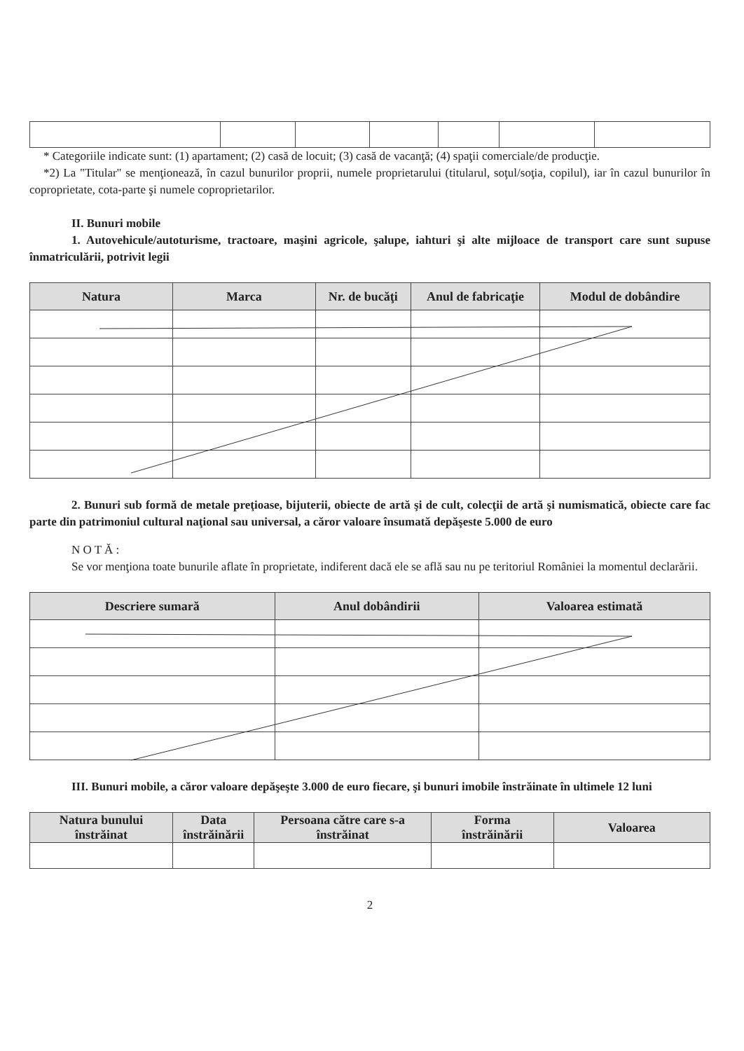* Categoriile indicate sunt: (1) apartament; (2) casă de locuit; (3) casă de vacanţă; (4) spaţii comerciale/de producţie.
*2) La "Titular" se menţionează, în cazul bunurilor proprii, numele proprietarului (titularul, soţul/soţia, copilul), iar în cazul bunurilor în coproprietate, cota-parte şi numele coproprietarilor.
II. Bunuri mobile
1. Autovehicule/autoturisme, tractoare, maşini agricole, şalupe, iahturi şi alte mijloace de transport care sunt supuse înmatriculării, potrivit legii
| Natura | Marca | Nr. de bucăţi | Anul de fabricaţie | Modul de dobândire |
| --- | --- | --- | --- | --- |
2. Bunuri sub formă de metale preţioase, bijuterii, obiecte de artă şi de cult, colecţii de artă şi numismatică, obiecte care fac parte din patrimoniul cultural naţional sau universal, a căror valoare însumată depăşeste 5.000 de euro
N O T Ă :
Se vor menţiona toate bunurile aflate în proprietate, indiferent dacă ele se află sau nu pe teritoriul României la momentul declarării.
| Descriere sumară | Anul dobândirii | Valoarea estimată |
| --- | --- | --- |
III. Bunuri mobile, a căror valoare depăşeşte 3.000 de euro fiecare, şi bunuri imobile înstrăinate în ultimele 12 luni
| Natura bunului înstrăinat | Data înstrăinării | Persoana către care s-a înstrăinat | Forma înstrăinării | Valoarea |
| --- | --- | --- | --- | --- |
2